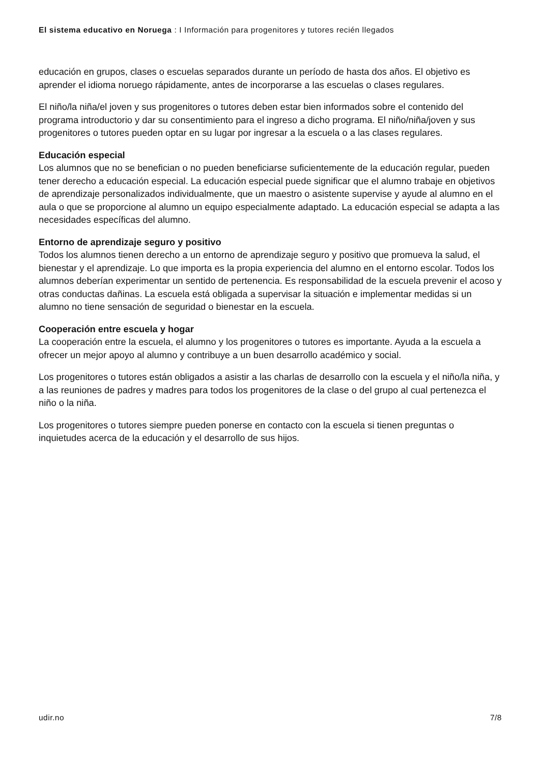El sistema educativo en Noruega : I Información para progenitores y tutores recién llegados
educación en grupos, clases o escuelas separados durante un período de hasta dos años. El objetivo es aprender el idioma noruego rápidamente, antes de incorporarse a las escuelas o clases regulares.
El niño/la niña/el joven y sus progenitores o tutores deben estar bien informados sobre el contenido del programa introductorio y dar su consentimiento para el ingreso a dicho programa. El niño/niña/joven y sus progenitores o tutores pueden optar en su lugar por ingresar a la escuela o a las clases regulares.
Educación especial
Los alumnos que no se benefician o no pueden beneficiarse suficientemente de la educación regular, pueden tener derecho a educación especial. La educación especial puede significar que el alumno trabaje en objetivos de aprendizaje personalizados individualmente, que un maestro o asistente supervise y ayude al alumno en el aula o que se proporcione al alumno un equipo especialmente adaptado. La educación especial se adapta a las necesidades específicas del alumno.
Entorno de aprendizaje seguro y positivo
Todos los alumnos tienen derecho a un entorno de aprendizaje seguro y positivo que promueva la salud, el bienestar y el aprendizaje. Lo que importa es la propia experiencia del alumno en el entorno escolar. Todos los alumnos deberían experimentar un sentido de pertenencia. Es responsabilidad de la escuela prevenir el acoso y otras conductas dañinas. La escuela está obligada a supervisar la situación e implementar medidas si un alumno no tiene sensación de seguridad o bienestar en la escuela.
Cooperación entre escuela y hogar
La cooperación entre la escuela, el alumno y los progenitores o tutores es importante. Ayuda a la escuela a ofrecer un mejor apoyo al alumno y contribuye a un buen desarrollo académico y social.
Los progenitores o tutores están obligados a asistir a las charlas de desarrollo con la escuela y el niño/la niña, y a las reuniones de padres y madres para todos los progenitores de la clase o del grupo al cual pertenezca el niño o la niña.
Los progenitores o tutores siempre pueden ponerse en contacto con la escuela si tienen preguntas o inquietudes acerca de la educación y el desarrollo de sus hijos.
udir.no 7/8